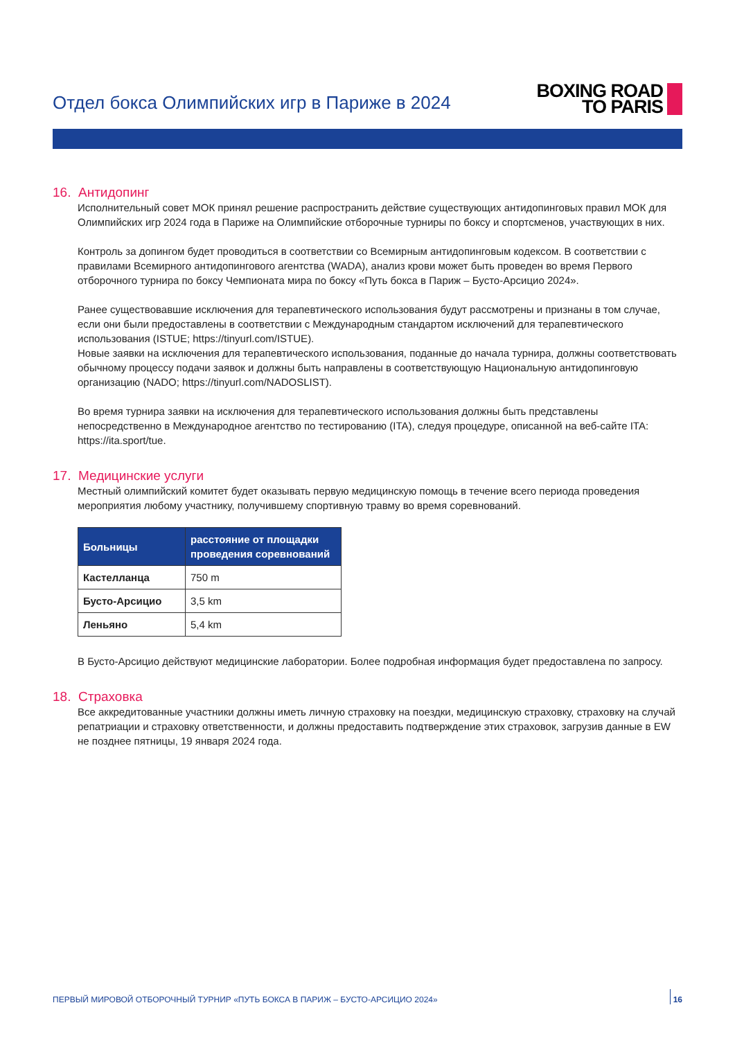Отдел бокса Олимпийских игр в Париже в 2024
BOXING ROAD
TO PARIS
16. Антидопинг
Исполнительный совет МОК принял решение распространить действие существующих антидопинговых правил МОК для Олимпийских игр 2024 года в Париже на Олимпийские отборочные турниры по боксу и спортсменов, участвующих в них.
Контроль за допингом будет проводиться в соответствии со Всемирным антидопинговым кодексом. В соответствии с правилами Всемирного антидопингового агентства (WADA), анализ крови может быть проведен во время Первого отборочного турнира по боксу Чемпионата мира по боксу «Путь бокса в Париж – Бусто-Арсицио 2024».
Ранее существовавшие исключения для терапевтического использования будут рассмотрены и признаны в том случае, если они были предоставлены в соответствии с Международным стандартом исключений для терапевтического использования (ISTUE; https://tinyurl.com/ISTUE).
Новые заявки на исключения для терапевтического использования, поданные до начала турнира, должны соответствовать обычному процессу подачи заявок и должны быть направлены в соответствующую Национальную антидопинговую организацию (NADO; https://tinyurl.com/NADOSLIST).
Во время турнира заявки на исключения для терапевтического использования должны быть представлены непосредственно в Международное агентство по тестированию (ITA), следуя процедуре, описанной на веб-сайте ITA: https://ita.sport/tue.
17. Медицинские услуги
Местный олимпийский комитет будет оказывать первую медицинскую помощь в течение всего периода проведения мероприятия любому участнику, получившему спортивную травму во время соревнований.
| Больницы | расстояние от площадки проведения соревнований |
| --- | --- |
| Кастелланца | 750 m |
| Бусто-Арсицио | 3,5 km |
| Леньяно | 5,4 km |
В Бусто-Арсицио действуют медицинские лаборатории. Более подробная информация будет предоставлена по запросу.
18. Страховка
Все аккредитованные участники должны иметь личную страховку на поездки, медицинскую страховку, страховку на случай репатриации и страховку ответственности, и должны предоставить подтверждение этих страховок, загрузив данные в EW не позднее пятницы, 19 января 2024 года.
ПЕРВЫЙ МИРОВОЙ ОТБОРОЧНЫЙ ТУРНИР «ПУТЬ БОКСА В ПАРИЖ – БУСТО-АРСИЦИО 2024» 16